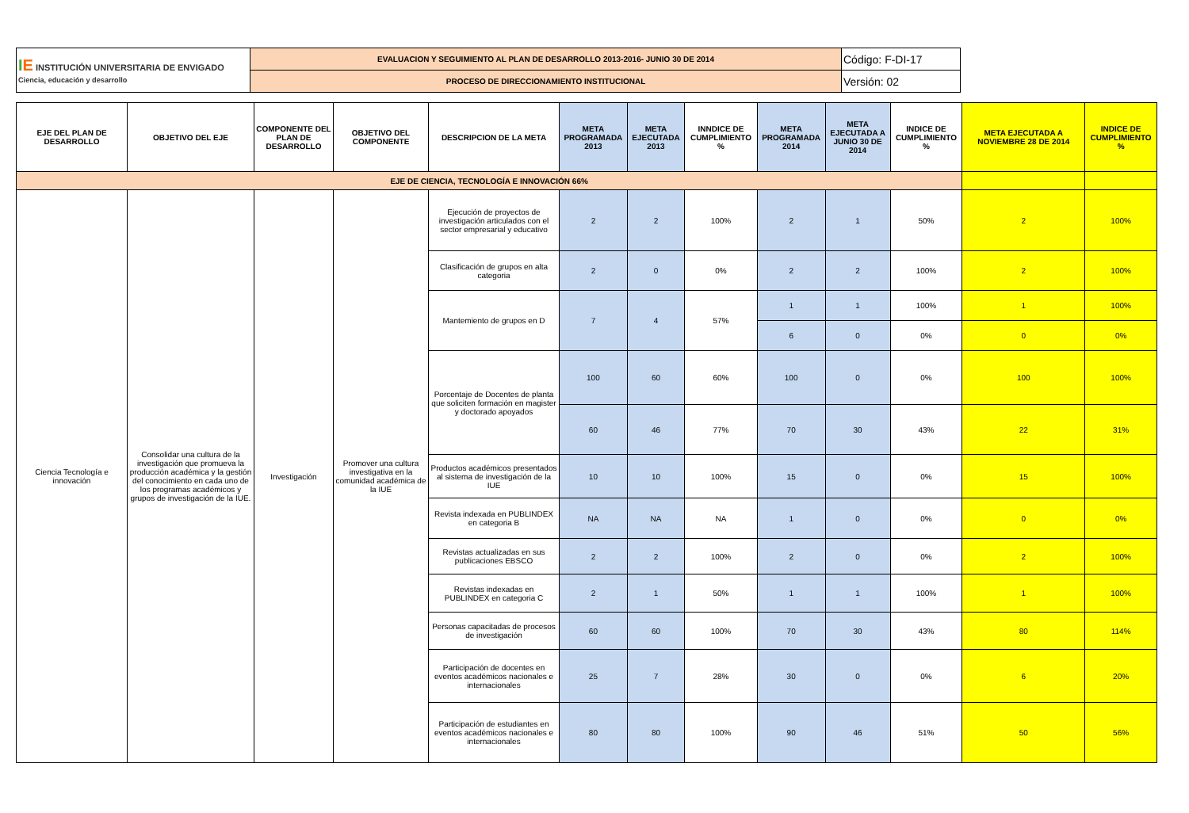| I E INSTITUCIÓN UNIVERSITARIA DE ENVIGADO Ciencia, educación y desarrollo | EVALUACION Y SEGUIMIENTO AL PLAN DE DESARROLLO 2013-2016- JUNIO 30 DE 2014 | Código: F-DI-17 |
| | PROCESO DE DIRECCIONAMIENTO INSTITUCIONAL | Versión: 02 |
| EJE DEL PLAN DE DESARROLLO | OBJETIVO DEL EJE | COMPONENTE DEL PLAN DE DESARROLLO | OBJETIVO DEL COMPONENTE | DESCRIPCION DE LA META | META PROGRAMADA 2013 | META EJECUTADA 2013 | INNDICE DE CUMPLIMIENTO % | META PROGRAMADA 2014 | META EJECUTADA A JUNIO 30 DE 2014 | INDICE DE CUMPLIMIENTO % | META EJECUTADA A NOVIEMBRE 28 DE 2014 | INDICE DE CUMPLIMIENTO % |
| --- | --- | --- | --- | --- | --- | --- | --- | --- | --- | --- | --- | --- |
| EJE DE CIENCIA, TECNOLOGÍA E INNOVACIÓN 66% | | | | | | | | | | | | |
| Ciencia Tecnología e innovación | Consolidar una cultura de la investigación que promueva la producción académica y la gestión del conocimiento en cada uno de los programas académicos y grupos de investigación de la IUE. | Investigación | Promover una cultura investigativa en la comunidad académica de la IUE | Ejecución de proyectos de investigación articulados con el sector empresarial y educativo | 2 | 2 | 100% | 2 | 1 | 50% | 2 | 100% |
| | | | | Clasificación de grupos en alta categoria | 2 | 0 | 0% | 2 | 2 | 100% | 2 | 100% |
| | | | | Mantemiento de grupos en D | 7 | 4 | 57% | 1 | 1 | 100% | 1 | 100% |
| | | | | | | | | 6 | 0 | 0% | 0 | 0% |
| | | | | Porcentaje de Docentes de planta que soliciten formación en magister y doctorado apoyados | 100 | 60 | 60% | 100 | 0 | 0% | 100 | 100% |
| | | | | | 60 | 46 | 77% | 70 | 30 | 43% | 22 | 31% |
| | | | | Productos académicos presentados al sistema de investigación de la IUE | 10 | 10 | 100% | 15 | 0 | 0% | 15 | 100% |
| | | | | Revista indexada en PUBLINDEX en categoria B | NA | NA | NA | 1 | 0 | 0% | 0 | 0% |
| | | | | Revistas actualizadas en sus publicaciones EBSCO | 2 | 2 | 100% | 2 | 0 | 0% | 2 | 100% |
| | | | | Revistas indexadas en PUBLINDEX en categoria C | 2 | 1 | 50% | 1 | 1 | 100% | 1 | 100% |
| | | | | Personas capacitadas de procesos de investigación | 60 | 60 | 100% | 70 | 30 | 43% | 80 | 114% |
| | | | | Participación de docentes en eventos académicos nacionales e internacionales | 25 | 7 | 28% | 30 | 0 | 0% | 6 | 20% |
| | | | | Participación de estudiantes en eventos académicos nacionales e internacionales | 80 | 80 | 100% | 90 | 46 | 51% | 50 | 56% |